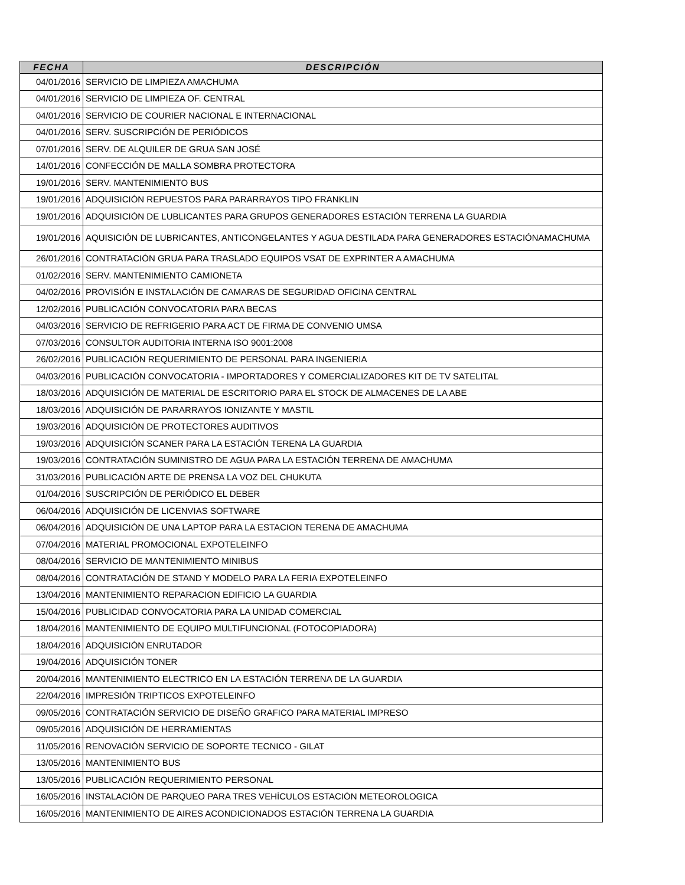| FECHA | DESCRIPCIÓN |
| --- | --- |
| 04/01/2016 | SERVICIO DE LIMPIEZA AMACHUMA |
| 04/01/2016 | SERVICIO DE LIMPIEZA OF. CENTRAL |
| 04/01/2016 | SERVICIO DE COURIER NACIONAL E INTERNACIONAL |
| 04/01/2016 | SERV. SUSCRIPCIÓN DE PERIÓDICOS |
| 07/01/2016 | SERV. DE ALQUILER DE GRUA SAN JOSÉ |
| 14/01/2016 | CONFECCIÓN DE MALLA SOMBRA PROTECTORA |
| 19/01/2016 | SERV. MANTENIMIENTO BUS |
| 19/01/2016 | ADQUISICIÓN REPUESTOS PARA PARARRAYOS TIPO FRANKLIN |
| 19/01/2016 | ADQUISICIÓN DE LUBLICANTES PARA GRUPOS GENERADORES ESTACIÓN TERRENA LA GUARDIA |
| 19/01/2016 | AQUISICIÓN DE LUBRICANTES, ANTICONGELANTES Y AGUA DESTILADA PARA GENERADORES ESTACIÓNAMACHUMA |
| 26/01/2016 | CONTRATACIÓN GRUA PARA TRASLADO EQUIPOS VSAT DE EXPRINTER A AMACHUMA |
| 01/02/2016 | SERV. MANTENIMIENTO CAMIONETA |
| 04/02/2016 | PROVISIÓN E INSTALACIÓN DE CAMARAS DE SEGURIDAD OFICINA CENTRAL |
| 12/02/2016 | PUBLICACIÓN CONVOCATORIA PARA BECAS |
| 04/03/2016 | SERVICIO DE REFRIGERIO PARA ACT DE FIRMA DE CONVENIO UMSA |
| 07/03/2016 | CONSULTOR AUDITORIA INTERNA ISO 9001:2008 |
| 26/02/2016 | PUBLICACIÓN REQUERIMIENTO DE PERSONAL PARA INGENIERIA |
| 04/03/2016 | PUBLICACIÓN CONVOCATORIA - IMPORTADORES Y COMERCIALIZADORES KIT DE TV SATELITAL |
| 18/03/2016 | ADQUISICIÓN DE MATERIAL DE ESCRITORIO PARA EL STOCK DE ALMACENES DE LA ABE |
| 18/03/2016 | ADQUISICIÓN DE PARARRAYOS IONIZANTE Y MASTIL |
| 19/03/2016 | ADQUISICIÓN DE PROTECTORES AUDITIVOS |
| 19/03/2016 | ADQUISICIÓN SCANER PARA LA ESTACIÓN TERENA LA GUARDIA |
| 19/03/2016 | CONTRATACIÓN SUMINISTRO DE AGUA PARA LA ESTACIÓN TERRENA DE AMACHUMA |
| 31/03/2016 | PUBLICACIÓN ARTE DE PRENSA LA VOZ DEL CHUKUTA |
| 01/04/2016 | SUSCRIPCIÓN DE PERIÓDICO EL DEBER |
| 06/04/2016 | ADQUISICIÓN DE LICENVIAS SOFTWARE |
| 06/04/2016 | ADQUISICIÓN DE UNA LAPTOP PARA LA ESTACION TERENA DE AMACHUMA |
| 07/04/2016 | MATERIAL PROMOCIONAL EXPOTELEINFO |
| 08/04/2016 | SERVICIO DE MANTENIMIENTO MINIBUS |
| 08/04/2016 | CONTRATACIÓN DE STAND Y MODELO PARA LA FERIA EXPOTELEINFO |
| 13/04/2016 | MANTENIMIENTO REPARACION EDIFICIO LA GUARDIA |
| 15/04/2016 | PUBLICIDAD CONVOCATORIA PARA LA UNIDAD COMERCIAL |
| 18/04/2016 | MANTENIMIENTO DE EQUIPO MULTIFUNCIONAL (FOTOCOPIADORA) |
| 18/04/2016 | ADQUISICIÓN ENRUTADOR |
| 19/04/2016 | ADQUISICIÓN TONER |
| 20/04/2016 | MANTENIMIENTO ELECTRICO EN LA ESTACIÓN TERRENA DE LA GUARDIA |
| 22/04/2016 | IMPRESIÓN TRIPTICOS EXPOTELEINFO |
| 09/05/2016 | CONTRATACIÓN SERVICIO DE DISEÑO GRAFICO PARA MATERIAL IMPRESO |
| 09/05/2016 | ADQUISICIÓN DE HERRAMIENTAS |
| 11/05/2016 | RENOVACIÓN SERVICIO DE SOPORTE TECNICO - GILAT |
| 13/05/2016 | MANTENIMIENTO BUS |
| 13/05/2016 | PUBLICACIÓN REQUERIMIENTO PERSONAL |
| 16/05/2016 | INSTALACIÓN DE PARQUEO PARA TRES VEHÍCULOS ESTACIÓN METEOROLOGICA |
| 16/05/2016 | MANTENIMIENTO DE AIRES ACONDICIONADOS ESTACIÓN TERRENA LA GUARDIA |